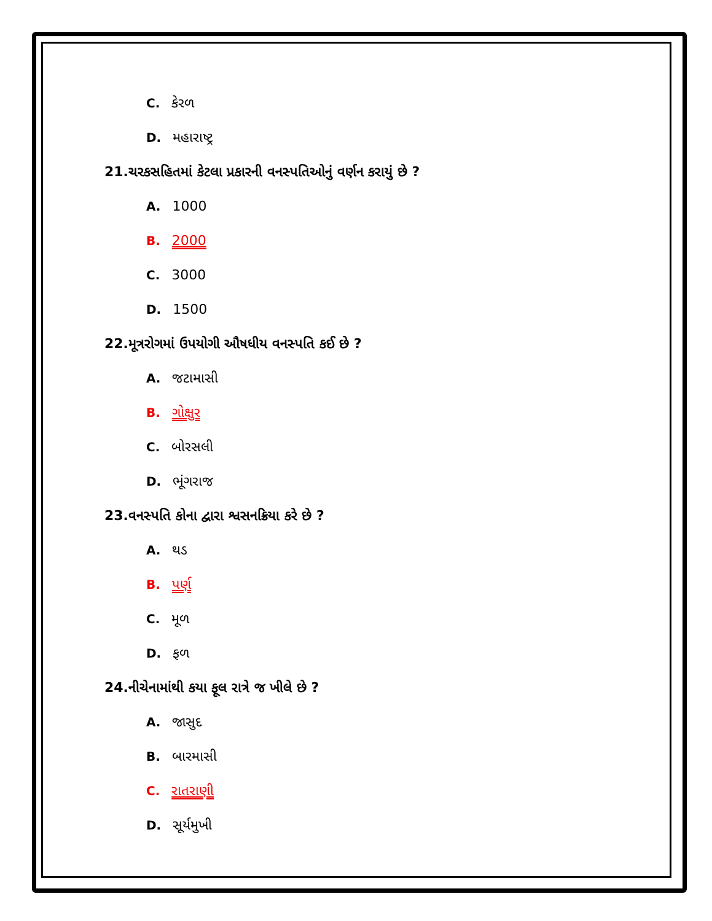C. કેરળ
D. મહારાષ્ટ્ર
21.ચરકસહિતમાં કેટલા પ્રકારની વનસ્પતિઓનું વર્ણન કરાયું છે ?
A. 1000
B. 2000
C. 3000
D. 1500
22.મૂત્રરોગમાં ઉપયોગી ઔષધીય વનસ્પતિ કઈ છે ?
A. જટામાસી
B. ગોક્ષુર
C. બોરસલી
D. ભૂંગરાજ
23.વનસ્પતિ કોના દ્વારા શ્વસનક્રિયા કરે છે ?
A. થડ
B. પર્ણ
C. મૂળ
D. ફળ
24.નીચેનામાંથી કયા ફૂલ રાત્રે જ ખીલે છે ?
A. જાસુદ
B. બારમાસી
C. રાતરાણી
D. સૂર્યમુખી